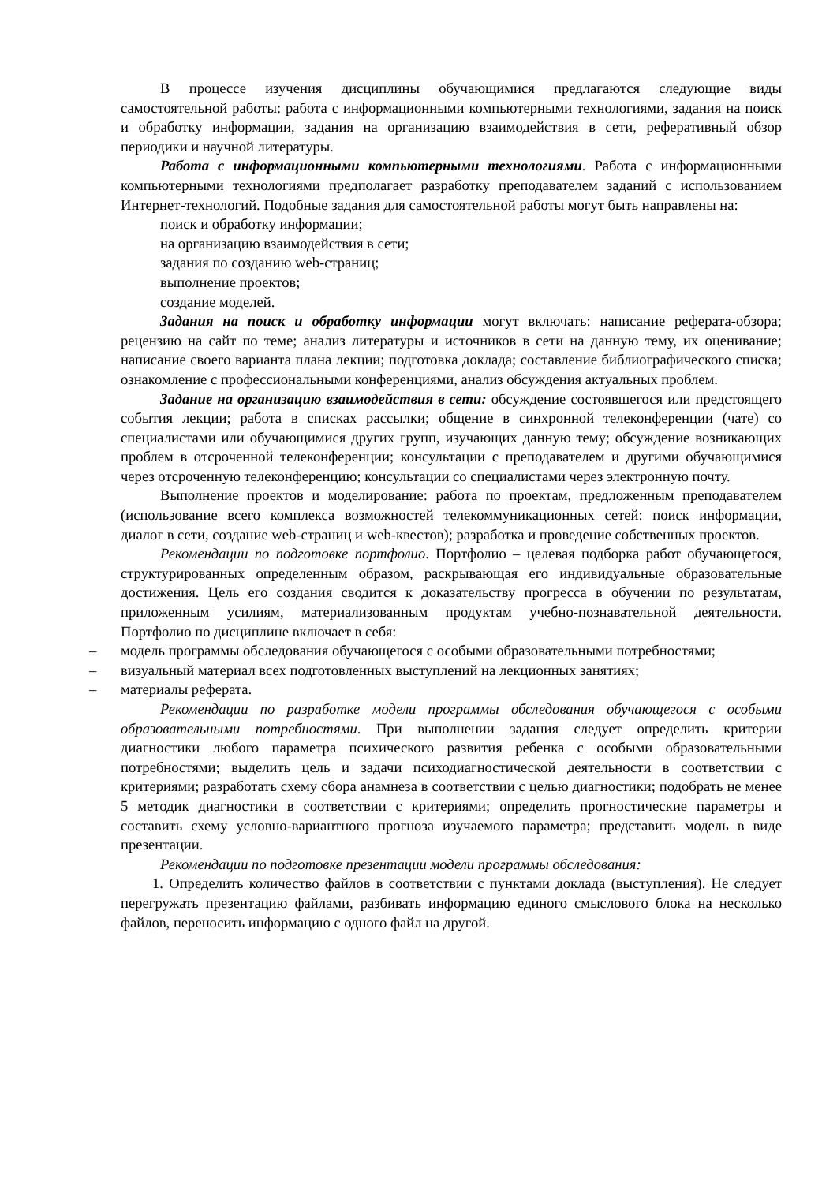В процессе изучения дисциплины обучающимися предлагаются следующие виды самостоятельной работы: работа с информационными компьютерными технологиями, задания на поиск и обработку информации, задания на организацию взаимодействия в сети, реферативный обзор периодики и научной литературы.
Работа с информационными компьютерными технологиями. Работа с информационными компьютерными технологиями предполагает разработку преподавателем заданий с использованием Интернет-технологий. Подобные задания для самостоятельной работы могут быть направлены на:
поиск и обработку информации;
на организацию взаимодействия в сети;
задания по созданию web-страниц;
выполнение проектов;
создание моделей.
Задания на поиск и обработку информации могут включать: написание реферата-обзора; рецензию на сайт по теме; анализ литературы и источников в сети на данную тему, их оценивание; написание своего варианта плана лекции; подготовка доклада; составление библиографического списка; ознакомление с профессиональными конференциями, анализ обсуждения актуальных проблем.
Задание на организацию взаимодействия в сети: обсуждение состоявшегося или предстоящего события лекции; работа в списках рассылки; общение в синхронной телеконференции (чате) со специалистами или обучающимися других групп, изучающих данную тему; обсуждение возникающих проблем в отсроченной телеконференции; консультации с преподавателем и другими обучающимися через отсроченную телеконференцию; консультации со специалистами через электронную почту.
Выполнение проектов и моделирование: работа по проектам, предложенным преподавателем (использование всего комплекса возможностей телекоммуникационных сетей: поиск информации, диалог в сети, создание web-страниц и web-квестов); разработка и проведение собственных проектов.
Рекомендации по подготовке портфолио. Портфолио – целевая подборка работ обучающегося, структурированных определенным образом, раскрывающая его индивидуальные образовательные достижения. Цель его создания сводится к доказательству прогресса в обучении по результатам, приложенным усилиям, материализованным продуктам учебно-познавательной деятельности. Портфолио по дисциплине включает в себя:
– модель программы обследования обучающегося с особыми образовательными потребностями;
– визуальный материал всех подготовленных выступлений на лекционных занятиях;
– материалы реферата.
Рекомендации по разработке модели программы обследования обучающегося с особыми образовательными потребностями. При выполнении задания следует определить критерии диагностики любого параметра психического развития ребенка с особыми образовательными потребностями; выделить цель и задачи психодиагностической деятельности в соответствии с критериями; разработать схему сбора анамнеза в соответствии с целью диагностики; подобрать не менее 5 методик диагностики в соответствии с критериями; определить прогностические параметры и составить схему условно-вариантного прогноза изучаемого параметра; представить модель в виде презентации.
Рекомендации по подготовке презентации модели программы обследования:
1. Определить количество файлов в соответствии с пунктами доклада (выступления). Не следует перегружать презентацию файлами, разбивать информацию единого смыслового блока на несколько файлов, переносить информацию с одного файл на другой.